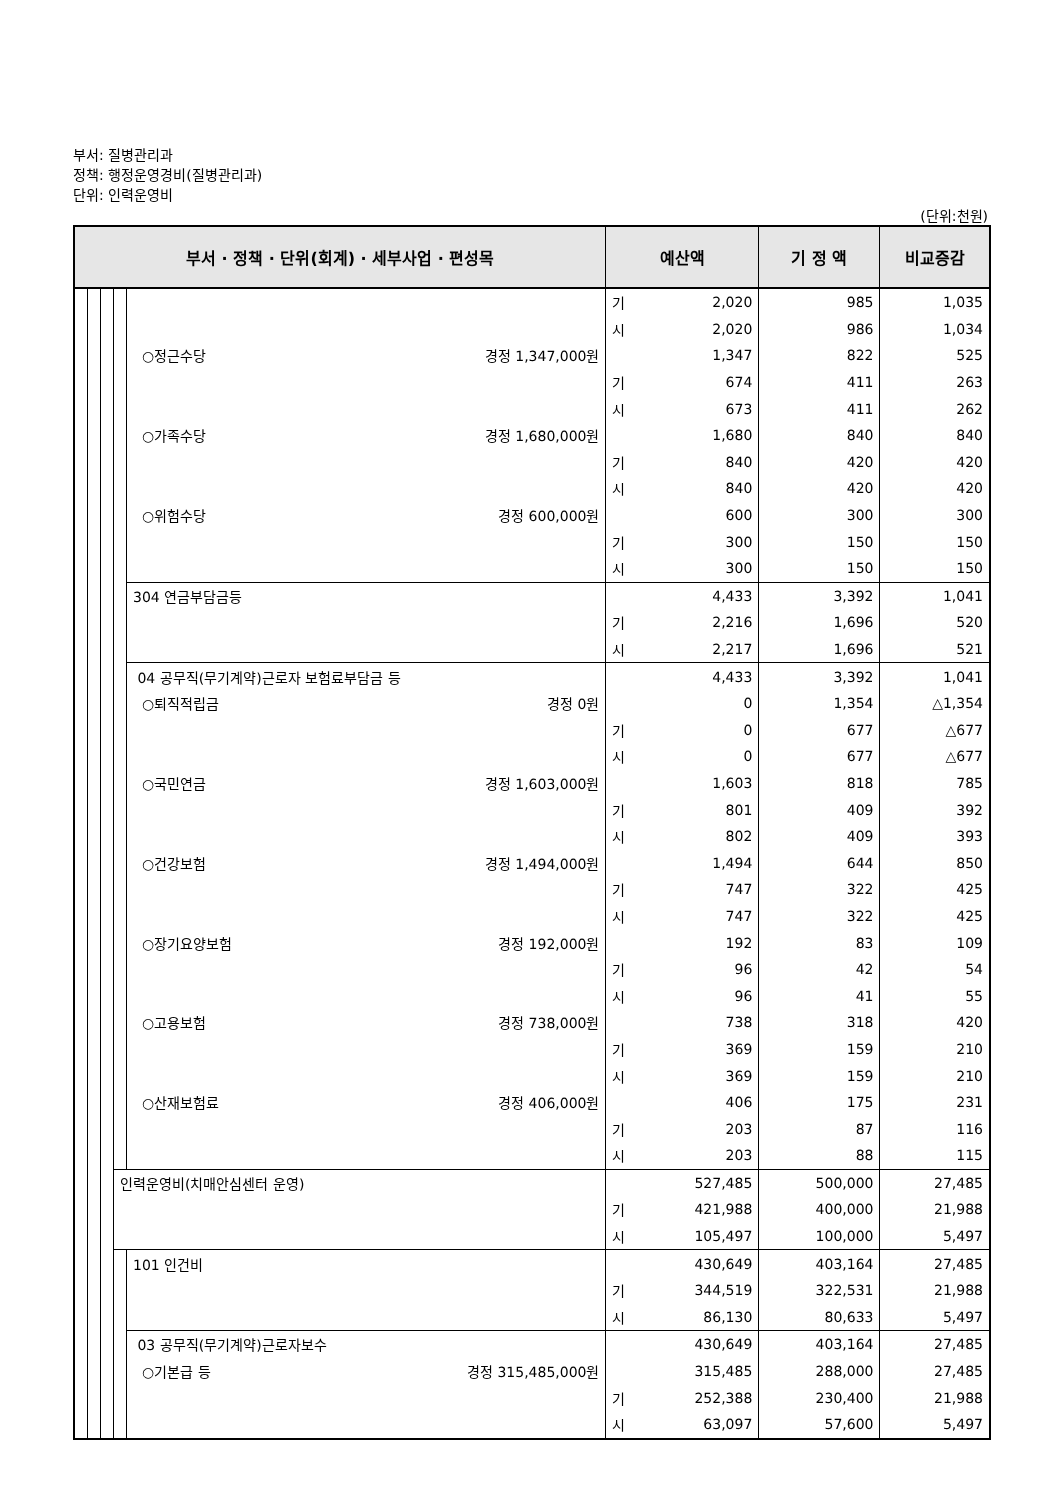부서: 질병관리과
정책: 행정운영경비(질병관리과)
단위: 인력운영비
(단위:천원)
| 부서 · 정책 · 단위(회계) · 세부사업 · 편성목 | | | | | 예산액 | | 기 정 액 | 비교증감 |
| --- | --- | --- | --- | --- | --- | --- | --- | --- |
| | | | | | 기 | 2,020 | 985 | 1,035 |
| | | | | | 시 | 2,020 | 986 | 1,034 |
| | | | | ○정근수당 경정 1,347,000원 | | 1,347 | 822 | 525 |
| | | | | | 기 | 674 | 411 | 263 |
| | | | | | 시 | 673 | 411 | 262 |
| | | | | ○가족수당 경정 1,680,000원 | | 1,680 | 840 | 840 |
| | | | | | 기 | 840 | 420 | 420 |
| | | | | | 시 | 840 | 420 | 420 |
| | | | | ○위험수당 경정 600,000원 | | 600 | 300 | 300 |
| | | | | | 기 | 300 | 150 | 150 |
| | | | | | 시 | 300 | 150 | 150 |
| | | | | 304 연금부담금등 | | 4,433 | 3,392 | 1,041 |
| | | | | | 기 | 2,216 | 1,696 | 520 |
| | | | | | 시 | 2,217 | 1,696 | 521 |
| | | | | 04 공무직(무기계약)근로자 보험료부담금 등 | | 4,433 | 3,392 | 1,041 |
| | | | | ○퇴직적립금 경정 0원 | | 0 | 1,354 | △1,354 |
| | | | | | 기 | 0 | 677 | △677 |
| | | | | | 시 | 0 | 677 | △677 |
| | | | | ○국민연금 경정 1,603,000원 | | 1,603 | 818 | 785 |
| | | | | | 기 | 801 | 409 | 392 |
| | | | | | 시 | 802 | 409 | 393 |
| | | | | ○건강보험 경정 1,494,000원 | | 1,494 | 644 | 850 |
| | | | | | 기 | 747 | 322 | 425 |
| | | | | | 시 | 747 | 322 | 425 |
| | | | | ○장기요양보험 경정 192,000원 | | 192 | 83 | 109 |
| | | | | | 기 | 96 | 42 | 54 |
| | | | | | 시 | 96 | 41 | 55 |
| | | | | ○고용보험 경정 738,000원 | | 738 | 318 | 420 |
| | | | | | 기 | 369 | 159 | 210 |
| | | | | | 시 | 369 | 159 | 210 |
| | | | | ○산재보험료 경정 406,000원 | | 406 | 175 | 231 |
| | | | | | 기 | 203 | 87 | 116 |
| | | | | | 시 | 203 | 88 | 115 |
| | | | 인력운영비(치매안심센터 운영) | | | 527,485 | 500,000 | 27,485 |
| | | | | | 기 | 421,988 | 400,000 | 21,988 |
| | | | | | 시 | 105,497 | 100,000 | 5,497 |
| | | | | 101 인건비 | | 430,649 | 403,164 | 27,485 |
| | | | | | 기 | 344,519 | 322,531 | 21,988 |
| | | | | | 시 | 86,130 | 80,633 | 5,497 |
| | | | | 03 공무직(무기계약)근로자보수 | | 430,649 | 403,164 | 27,485 |
| | | | | ○기본급 등 경정 315,485,000원 | | 315,485 | 288,000 | 27,485 |
| | | | | | 기 | 252,388 | 230,400 | 21,988 |
| | | | | | 시 | 63,097 | 57,600 | 5,497 |